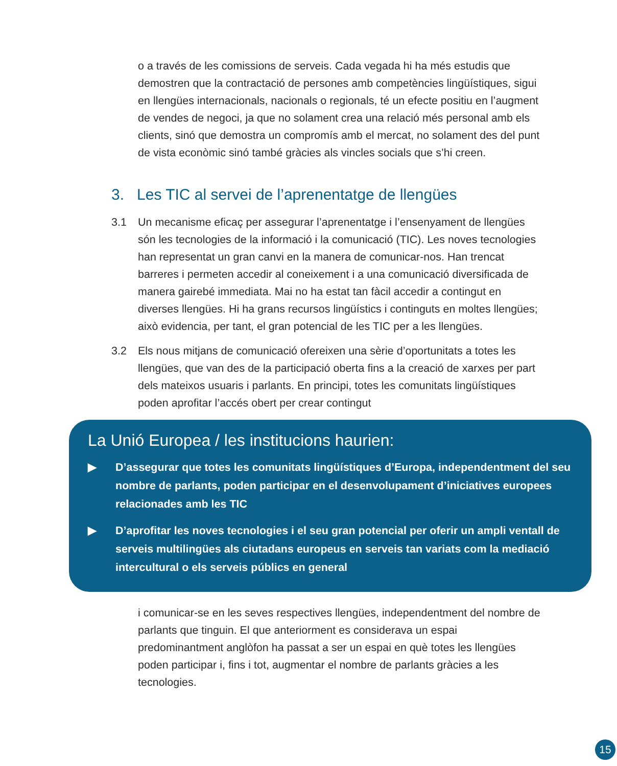o a través de les comissions de serveis. Cada vegada hi ha més estudis que demostren que la contractació de persones amb competències lingüístiques, sigui en llengües internacionals, nacionals o regionals, té un efecte positiu en l’augment de vendes de negoci, ja que no solament crea una relació més personal amb els clients, sinó que demostra un compromís amb el mercat, no solament des del punt de vista econòmic sinó també gràcies als vincles socials que s’hi creen.
3. Les TIC al servei de l’aprenentatge de llengües
3.1 Un mecanisme eficaç per assegurar l’aprenentatge i l’ensenyament de llengües són les tecnologies de la informació i la comunicació (TIC). Les noves tecnologies han representat un gran canvi en la manera de comunicar-nos. Han trencat barreres i permeten accedir al coneixement i a una comunicació diversificada de manera gairebé immediata. Mai no ha estat tan fàcil accedir a contingut en diverses llengües. Hi ha grans recursos lingüístics i continguts en moltes llengües; això evidencia, per tant, el gran potencial de les TIC per a les llengües.
3.2 Els nous mitjans de comunicació ofereixen una sèrie d’oportunitats a totes les llengües, que van des de la participació oberta fins a la creació de xarxes per part dels mateixos usuaris i parlants. En principi, totes les comunitats lingüístiques poden aprofitar l’accés obert per crear contingut
La Unió Europea / les institucions haurien:
▶ D’assegurar que totes les comunitats lingüístiques d’Europa, independentment del seu nombre de parlants, poden participar en el desenvolupament d’iniciatives europees relacionades amb les TIC
▶ D’aprofitar les noves tecnologies i el seu gran potencial per oferir un ampli ventall de serveis multilingües als ciutadans europeus en serveis tan variats com la mediació intercultural o els serveis públics en general
i comunicar-se en les seves respectives llengües, independentment del nombre de parlants que tinguin. El que anteriorment es considerava un espai predominantment anglòfon ha passat a ser un espai en què totes les llengües poden participar i, fins i tot, augmentar el nombre de parlants gràcies a les tecnologies.
15